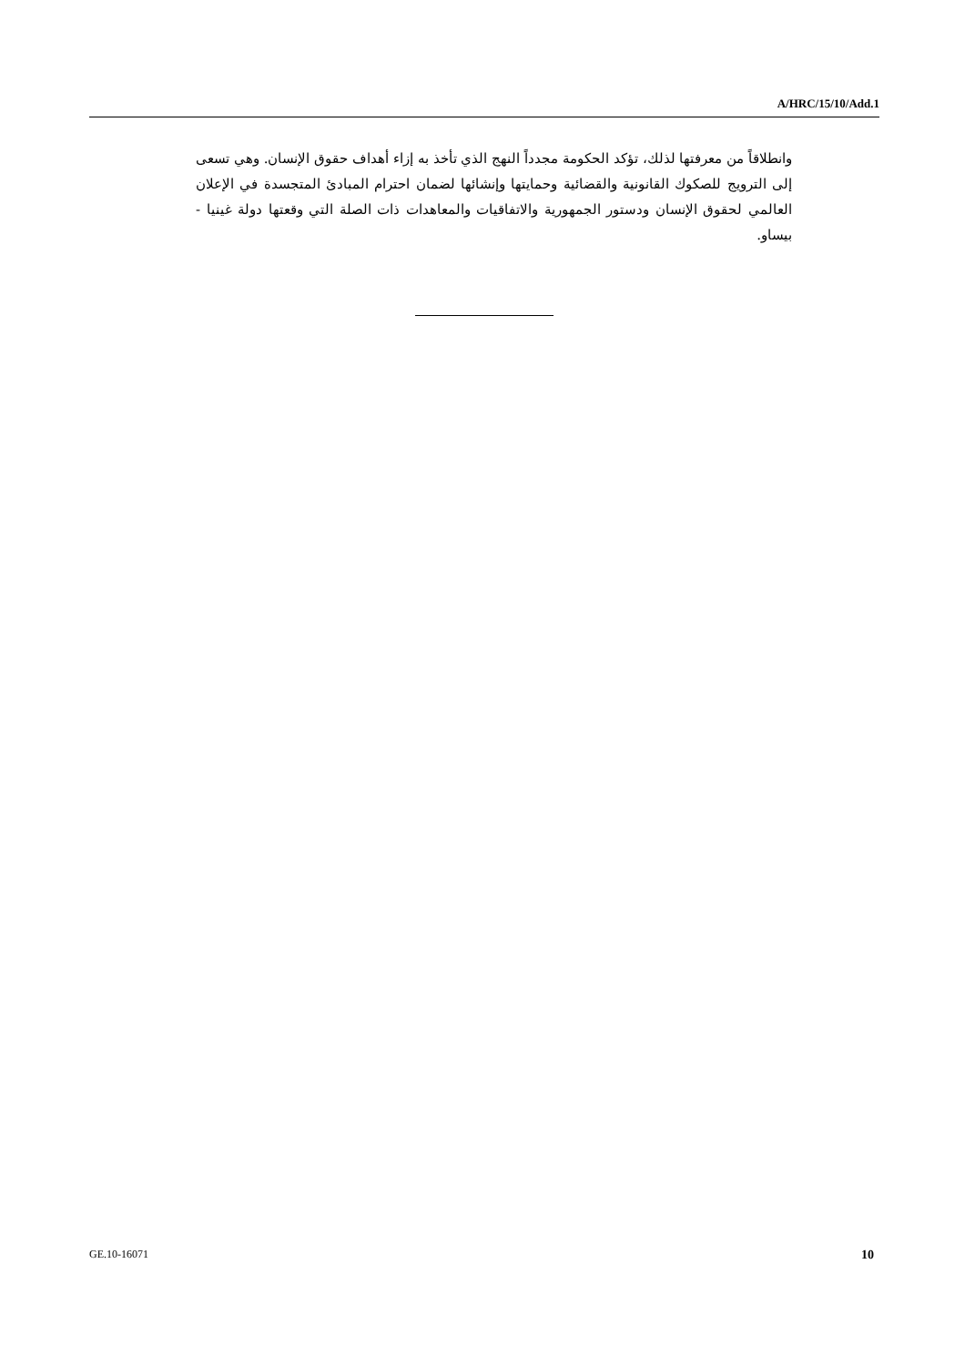A/HRC/15/10/Add.1
وانطلاقاً من معرفتها لذلك، تؤكد الحكومة مجدداً النهج الذي تأخذ به إزاء أهداف حقوق الإنسان. وهي تسعى إلى الترويج للصكوك القانونية والقضائية وحمايتها وإنشائها لضمان احترام المبادئ المتجسدة في الإعلان العالمي لحقوق الإنسان ودستور الجمهورية والاتفاقيات والمعاهدات ذات الصلة التي وقعتها دولة غينيا - بيساو.
GE.10-16071 10